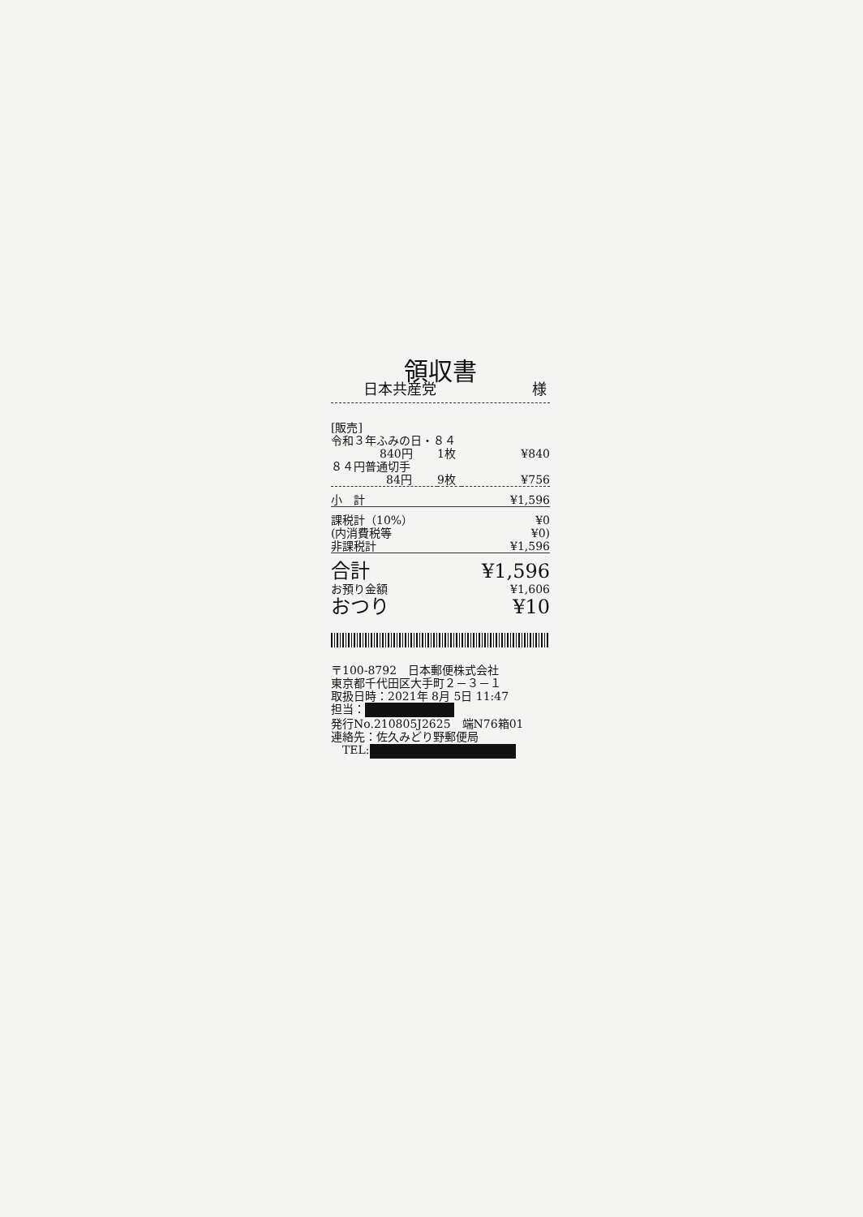領収書
日本共産党 様
| [販売] | | |
| 令和３年ふみの日・８４ | | |
| 840円 | 1枚 | ¥840 |
| ８４円普通切手 | | |
| 84円 | 9枚 | ¥756 |
| 小 計 | | ¥1,596 |
| 課税計（10%） | | ¥0 |
| (内消費税等 | | ¥0) |
| 非課税計 | | ¥1,596 |
| 合計 | | ¥1,596 |
| お預り金額 | | ¥1,606 |
| おつり | | ¥10 |
〒100-8792　日本郵便株式会社
東京都千代田区大手町２－３－１
取扱日時：2021年 8月 5日 11:47
担当：
発行No.210805J2625　端N76箱01
連絡先：佐久みどり野郵便局
　TEL: